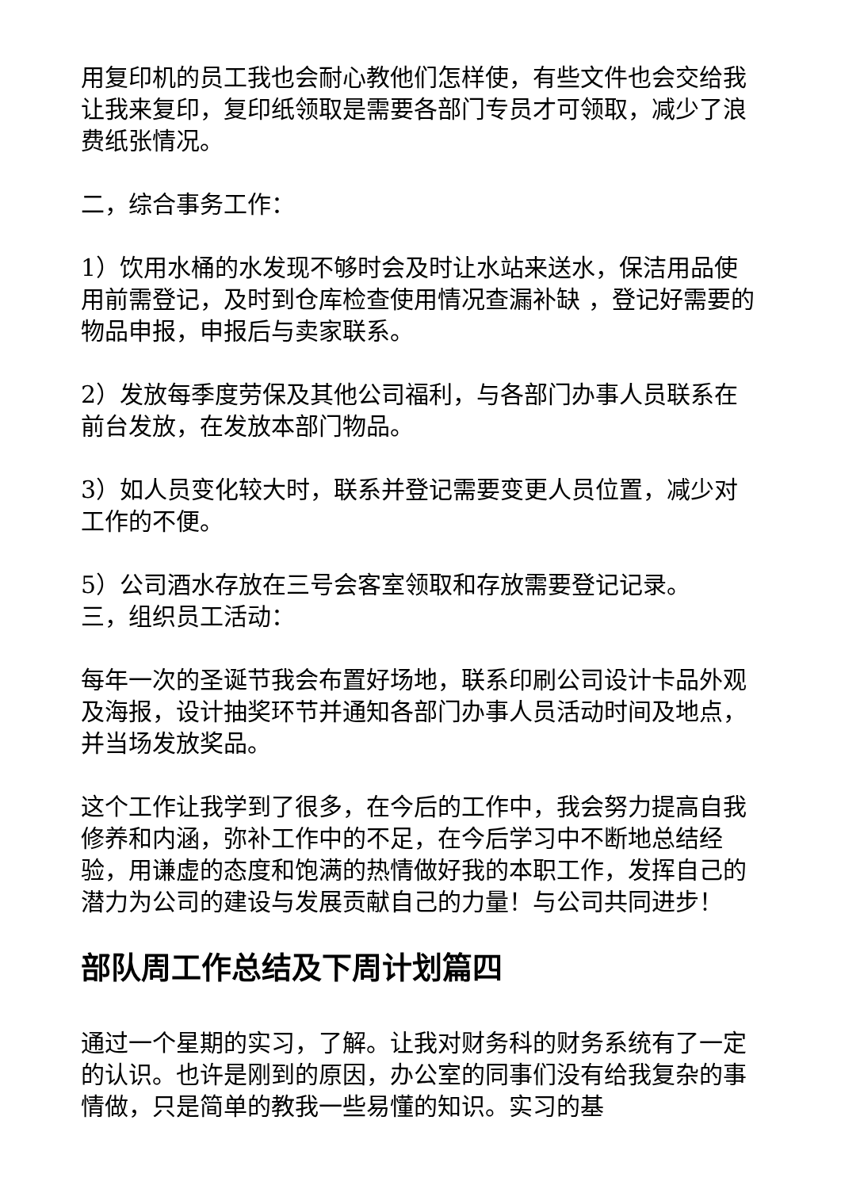用复印机的员工我也会耐心教他们怎样使，有些文件也会交给我让我来复印，复印纸领取是需要各部门专员才可领取，减少了浪费纸张情况。
二，综合事务工作：
1）饮用水桶的水发现不够时会及时让水站来送水，保洁用品使用前需登记，及时到仓库检查使用情况查漏补缺 ，登记好需要的物品申报，申报后与卖家联系。
2）发放每季度劳保及其他公司福利，与各部门办事人员联系在前台发放，在发放本部门物品。
3）如人员变化较大时，联系并登记需要变更人员位置，减少对工作的不便。
5）公司酒水存放在三号会客室领取和存放需要登记记录。
三，组织员工活动：
每年一次的圣诞节我会布置好场地，联系印刷公司设计卡品外观及海报，设计抽奖环节并通知各部门办事人员活动时间及地点，并当场发放奖品。
这个工作让我学到了很多，在今后的工作中，我会努力提高自我修养和内涵，弥补工作中的不足，在今后学习中不断地总结经验，用谦虚的态度和饱满的热情做好我的本职工作，发挥自己的潜力为公司的建设与发展贡献自己的力量！与公司共同进步！
部队周工作总结及下周计划篇四
通过一个星期的实习，了解。让我对财务科的财务系统有了一定的认识。也许是刚到的原因，办公室的同事们没有给我复杂的事情做，只是简单的教我一些易懂的知识。实习的基